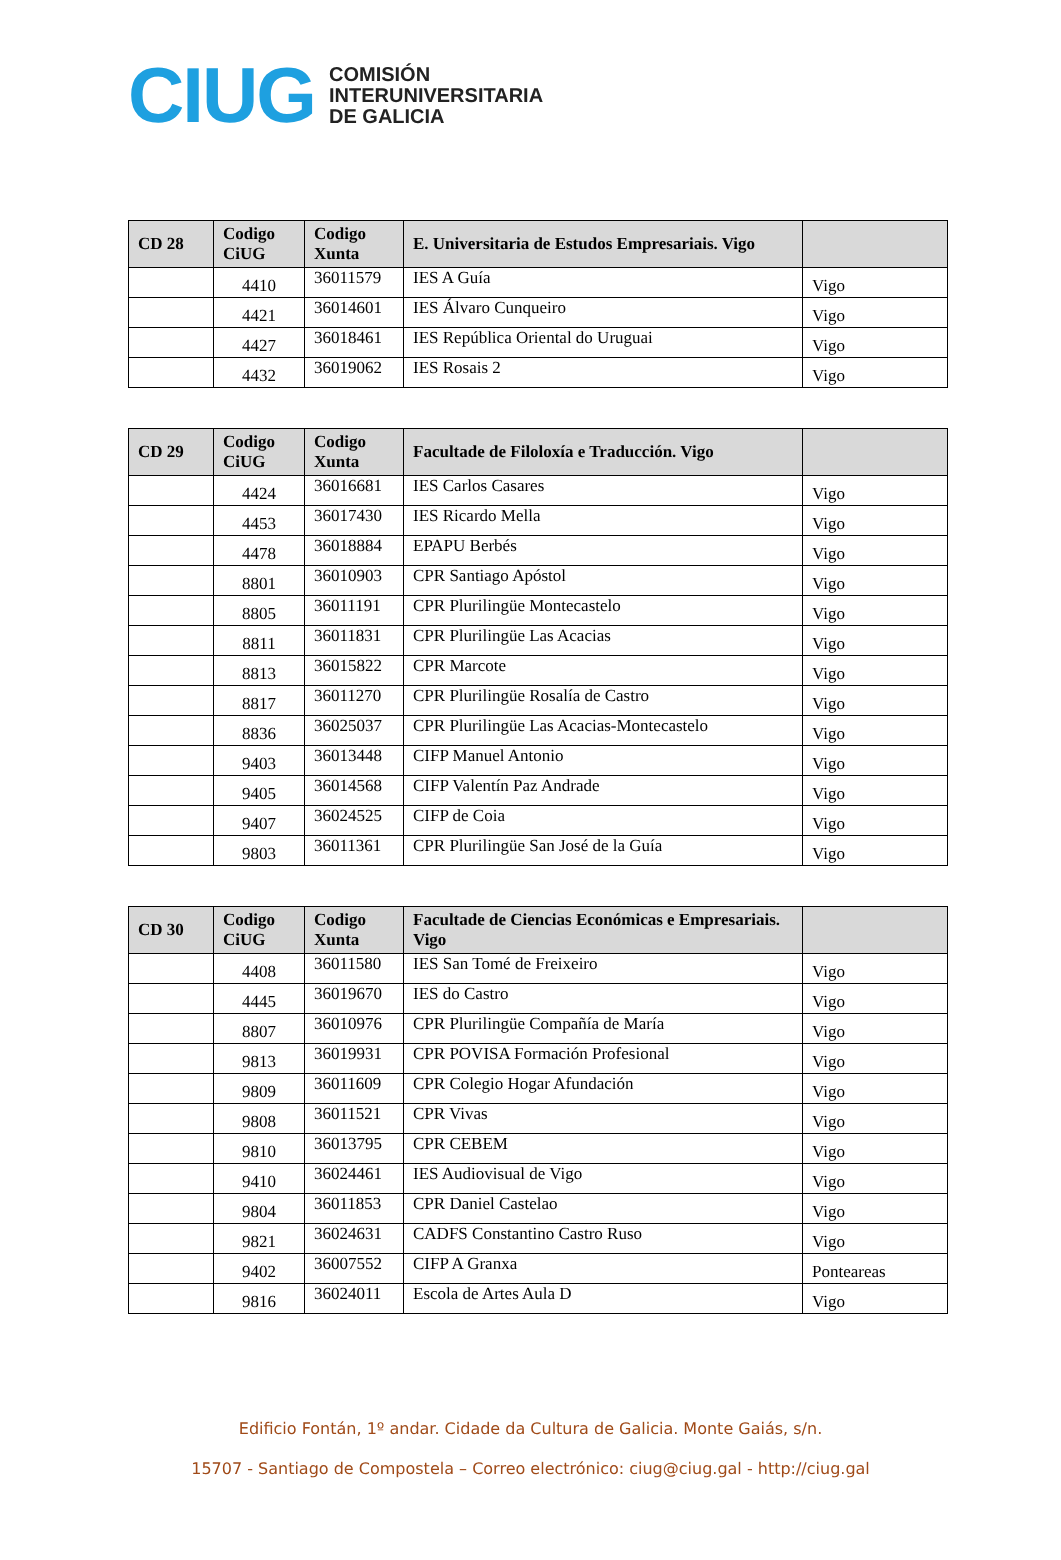CIUG
COMISIÓN
INTERUNIVERSITARIA
DE GALICIA
| CD 28 | Codigo CiUG | Codigo Xunta | E. Universitaria de Estudos Empresariais. Vigo | |
| --- | --- | --- | --- | --- |
| | 4410 | 36011579 | IES A Guía | Vigo |
| | 4421 | 36014601 | IES Álvaro Cunqueiro | Vigo |
| | 4427 | 36018461 | IES República Oriental do Uruguai | Vigo |
| | 4432 | 36019062 | IES Rosais 2 | Vigo |
| CD 29 | Codigo CiUG | Codigo Xunta | Facultade de Filoloxía e Traducción. Vigo | |
| --- | --- | --- | --- | --- |
| | 4424 | 36016681 | IES Carlos Casares | Vigo |
| | 4453 | 36017430 | IES Ricardo Mella | Vigo |
| | 4478 | 36018884 | EPAPU Berbés | Vigo |
| | 8801 | 36010903 | CPR Santiago Apóstol | Vigo |
| | 8805 | 36011191 | CPR Plurilingüe Montecastelo | Vigo |
| | 8811 | 36011831 | CPR Plurilingüe Las Acacias | Vigo |
| | 8813 | 36015822 | CPR Marcote | Vigo |
| | 8817 | 36011270 | CPR Plurilingüe Rosalía de Castro | Vigo |
| | 8836 | 36025037 | CPR Plurilingüe Las Acacias-Montecastelo | Vigo |
| | 9403 | 36013448 | CIFP Manuel Antonio | Vigo |
| | 9405 | 36014568 | CIFP Valentín Paz Andrade | Vigo |
| | 9407 | 36024525 | CIFP de Coia | Vigo |
| | 9803 | 36011361 | CPR Plurilingüe San José de la Guía | Vigo |
| CD 30 | Codigo CiUG | Codigo Xunta | Facultade de Ciencias Económicas e Empresariais. Vigo | |
| --- | --- | --- | --- | --- |
| | 4408 | 36011580 | IES San Tomé de Freixeiro | Vigo |
| | 4445 | 36019670 | IES do Castro | Vigo |
| | 8807 | 36010976 | CPR Plurilingüe Compañía de María | Vigo |
| | 9813 | 36019931 | CPR POVISA Formación Profesional | Vigo |
| | 9809 | 36011609 | CPR Colegio Hogar Afundación | Vigo |
| | 9808 | 36011521 | CPR Vivas | Vigo |
| | 9810 | 36013795 | CPR CEBEM | Vigo |
| | 9410 | 36024461 | IES Audiovisual de Vigo | Vigo |
| | 9804 | 36011853 | CPR Daniel Castelao | Vigo |
| | 9821 | 36024631 | CADFS Constantino Castro Ruso | Vigo |
| | 9402 | 36007552 | CIFP A Granxa | Ponteareas |
| | 9816 | 36024011 | Escola de Artes Aula D | Vigo |
Edificio Fontán, 1º andar. Cidade da Cultura de Galicia. Monte Gaiás, s/n.
15707 - Santiago de Compostela – Correo electrónico: ciug@ciug.gal - http://ciug.gal